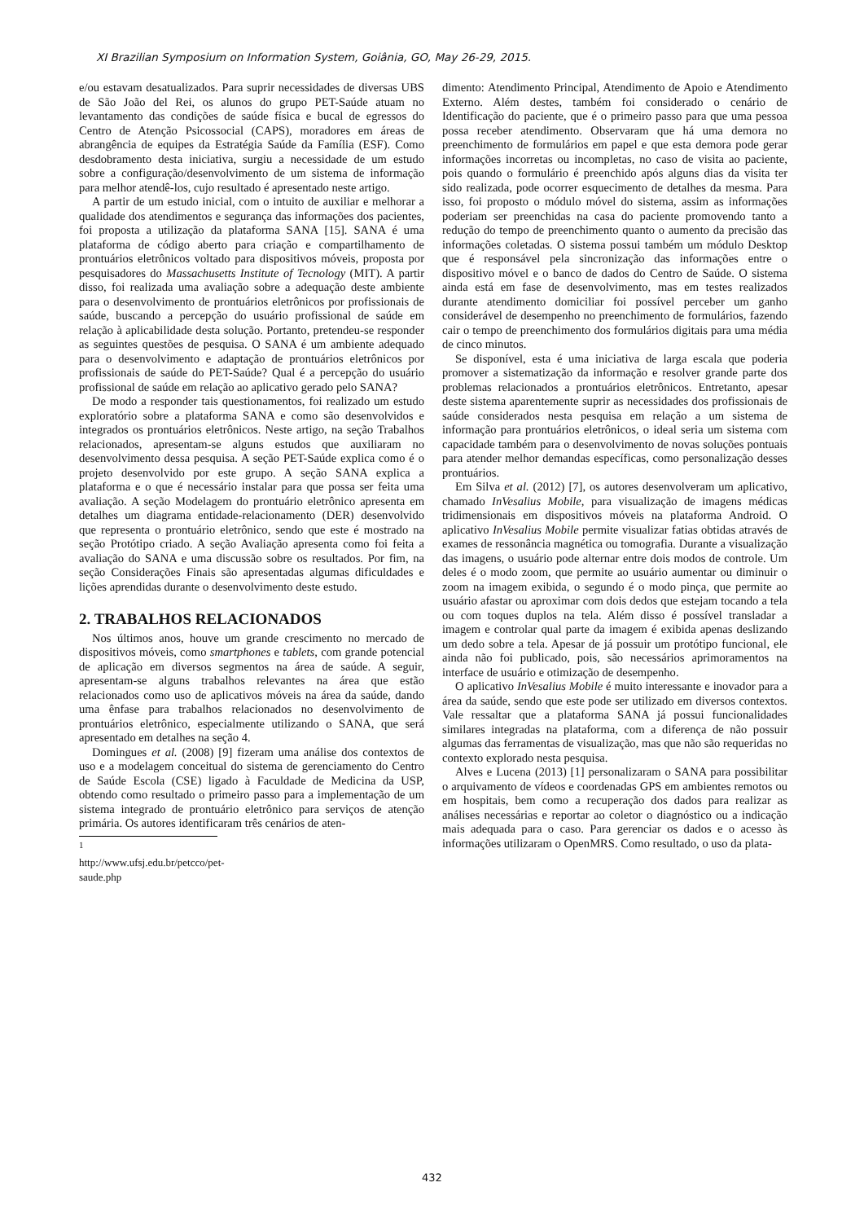XI Brazilian Symposium on Information System, Goiânia, GO, May 26-29, 2015.
e/ou estavam desatualizados. Para suprir necessidades de diversas UBS de São João del Rei, os alunos do grupo PET-Saúde atuam no levantamento das condições de saúde física e bucal de egressos do Centro de Atenção Psicossocial (CAPS), moradores em áreas de abrangência de equipes da Estratégia Saúde da Família (ESF). Como desdobramento desta iniciativa, surgiu a necessidade de um estudo sobre a configuração/desenvolvimento de um sistema de informação para melhor atendê-los, cujo resultado é apresentado neste artigo.
A partir de um estudo inicial, com o intuito de auxiliar e melhorar a qualidade dos atendimentos e segurança das informações dos pacientes, foi proposta a utilização da plataforma SANA [15]. SANA é uma plataforma de código aberto para criação e compartilhamento de prontuários eletrônicos voltado para dispositivos móveis, proposta por pesquisadores do Massachusetts Institute of Tecnology (MIT). A partir disso, foi realizada uma avaliação sobre a adequação deste ambiente para o desenvolvimento de prontuários eletrônicos por profissionais de saúde, buscando a percepção do usuário profissional de saúde em relação à aplicabilidade desta solução. Portanto, pretendeu-se responder as seguintes questões de pesquisa. O SANA é um ambiente adequado para o desenvolvimento e adaptação de prontuários eletrônicos por profissionais de saúde do PET-Saúde? Qual é a percepção do usuário profissional de saúde em relação ao aplicativo gerado pelo SANA?
De modo a responder tais questionamentos, foi realizado um estudo exploratório sobre a plataforma SANA e como são desenvolvidos e integrados os prontuários eletrônicos. Neste artigo, na seção Trabalhos relacionados, apresentam-se alguns estudos que auxiliaram no desenvolvimento dessa pesquisa. A seção PET-Saúde explica como é o projeto desenvolvido por este grupo. A seção SANA explica a plataforma e o que é necessário instalar para que possa ser feita uma avaliação. A seção Modelagem do prontuário eletrônico apresenta em detalhes um diagrama entidade-relacionamento (DER) desenvolvido que representa o prontuário eletrônico, sendo que este é mostrado na seção Protótipo criado. A seção Avaliação apresenta como foi feita a avaliação do SANA e uma discussão sobre os resultados. Por fim, na seção Considerações Finais são apresentadas algumas dificuldades e lições aprendidas durante o desenvolvimento deste estudo.
2. TRABALHOS RELACIONADOS
Nos últimos anos, houve um grande crescimento no mercado de dispositivos móveis, como smartphones e tablets, com grande potencial de aplicação em diversos segmentos na área de saúde. A seguir, apresentam-se alguns trabalhos relevantes na área que estão relacionados como uso de aplicativos móveis na área da saúde, dando uma ênfase para trabalhos relacionados no desenvolvimento de prontuários eletrônico, especialmente utilizando o SANA, que será apresentado em detalhes na seção 4.
Domingues et al. (2008) [9] fizeram uma análise dos contextos de uso e a modelagem conceitual do sistema de gerenciamento do Centro de Saúde Escola (CSE) ligado à Faculdade de Medicina da USP, obtendo como resultado o primeiro passo para a implementação de um sistema integrado de prontuário eletrônico para serviços de atenção primária. Os autores identificaram três cenários de aten-
<sup>1</sup> http://www.ufsj.edu.br/petcco/pet-saude.php
dimento: Atendimento Principal, Atendimento de Apoio e Atendimento Externo. Além destes, também foi considerado o cenário de Identificação do paciente, que é o primeiro passo para que uma pessoa possa receber atendimento. Observaram que há uma demora no preenchimento de formulários em papel e que esta demora pode gerar informações incorretas ou incompletas, no caso de visita ao paciente, pois quando o formulário é preenchido após alguns dias da visita ter sido realizada, pode ocorrer esquecimento de detalhes da mesma. Para isso, foi proposto o módulo móvel do sistema, assim as informações poderiam ser preenchidas na casa do paciente promovendo tanto a redução do tempo de preenchimento quanto o aumento da precisão das informações coletadas. O sistema possui também um módulo Desktop que é responsável pela sincronização das informações entre o dispositivo móvel e o banco de dados do Centro de Saúde. O sistema ainda está em fase de desenvolvimento, mas em testes realizados durante atendimento domiciliar foi possível perceber um ganho considerável de desempenho no preenchimento de formulários, fazendo cair o tempo de preenchimento dos formulários digitais para uma média de cinco minutos.
Se disponível, esta é uma iniciativa de larga escala que poderia promover a sistematização da informação e resolver grande parte dos problemas relacionados a prontuários eletrônicos. Entretanto, apesar deste sistema aparentemente suprir as necessidades dos profissionais de saúde considerados nesta pesquisa em relação a um sistema de informação para prontuários eletrônicos, o ideal seria um sistema com capacidade também para o desenvolvimento de novas soluções pontuais para atender melhor demandas específicas, como personalização desses prontuários.
Em Silva et al. (2012) [7], os autores desenvolveram um aplicativo, chamado InVesalius Mobile, para visualização de imagens médicas tridimensionais em dispositivos móveis na plataforma Android. O aplicativo InVesalius Mobile permite visualizar fatias obtidas através de exames de ressonância magnética ou tomografia. Durante a visualização das imagens, o usuário pode alternar entre dois modos de controle. Um deles é o modo zoom, que permite ao usuário aumentar ou diminuir o zoom na imagem exibida, o segundo é o modo pinça, que permite ao usuário afastar ou aproximar com dois dedos que estejam tocando a tela ou com toques duplos na tela. Além disso é possível transladar a imagem e controlar qual parte da imagem é exibida apenas deslizando um dedo sobre a tela. Apesar de já possuir um protótipo funcional, ele ainda não foi publicado, pois, são necessários aprimoramentos na interface de usuário e otimização de desempenho.
O aplicativo InVesalius Mobile é muito interessante e inovador para a área da saúde, sendo que este pode ser utilizado em diversos contextos. Vale ressaltar que a plataforma SANA já possui funcionalidades similares integradas na plataforma, com a diferença de não possuir algumas das ferramentas de visualização, mas que não são requeridas no contexto explorado nesta pesquisa.
Alves e Lucena (2013) [1] personalizaram o SANA para possibilitar o arquivamento de vídeos e coordenadas GPS em ambientes remotos ou em hospitais, bem como a recuperação dos dados para realizar as análises necessárias e reportar ao coletor o diagnóstico ou a indicação mais adequada para o caso. Para gerenciar os dados e o acesso às informações utilizaram o OpenMRS. Como resultado, o uso da plata-
432